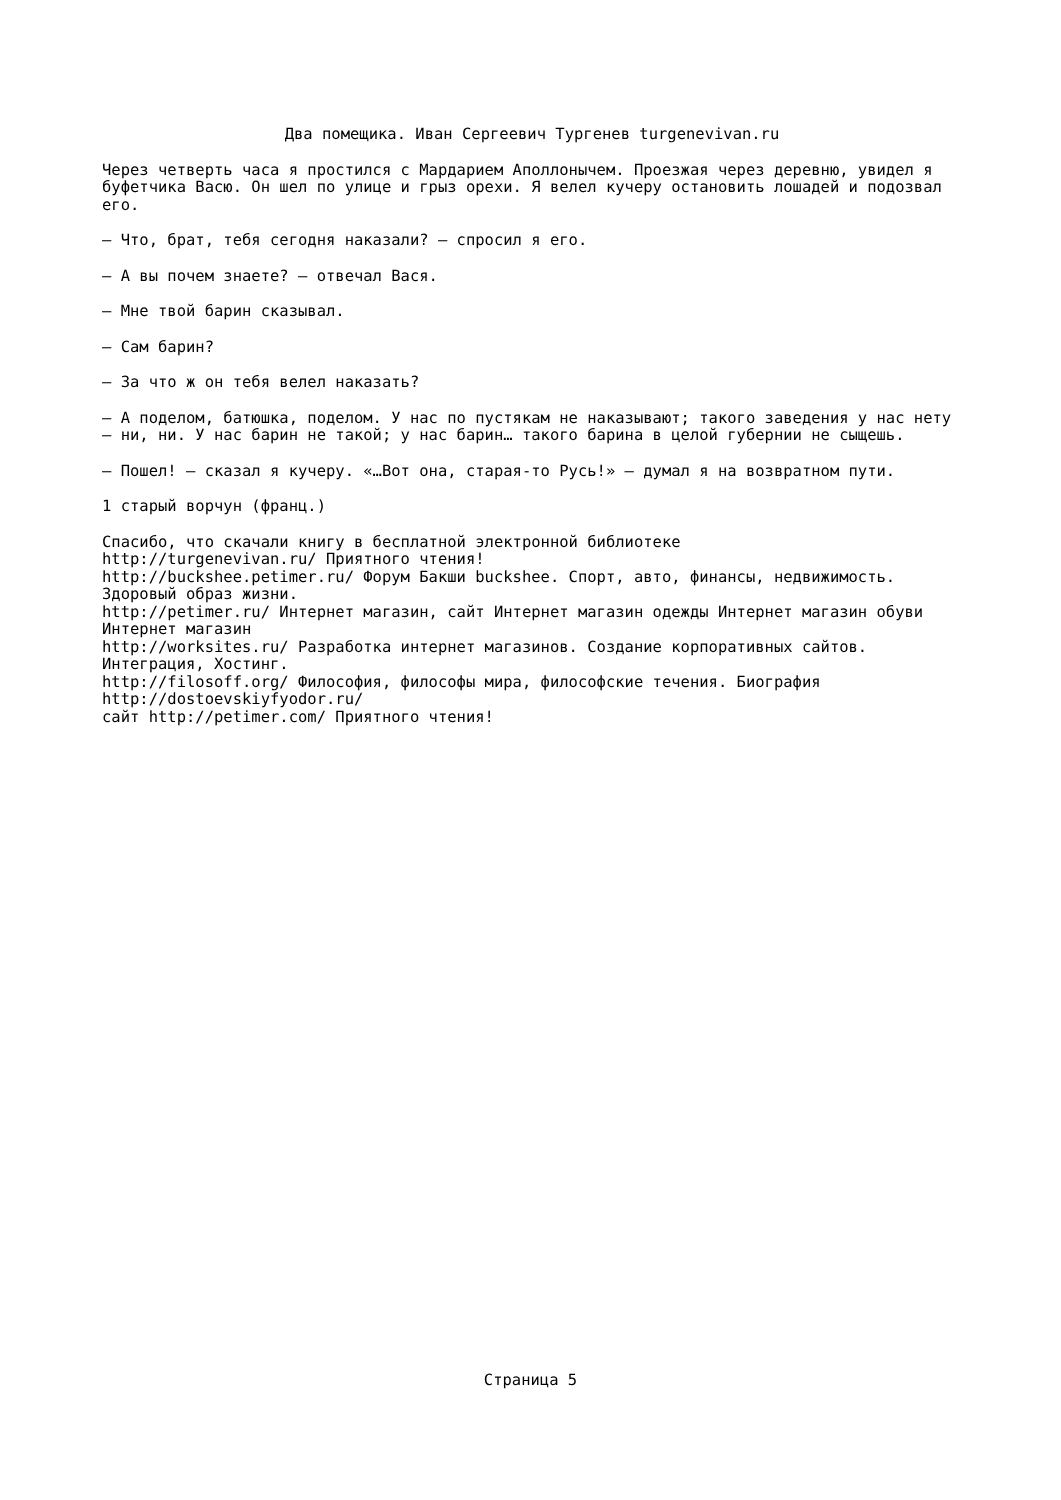Два помещика. Иван Сергеевич Тургенев turgenevivan.ru
Через четверть часа я простился с Мардарием Аполлонычем. Проезжая через деревню, увидел я буфетчика Васю. Он шел по улице и грыз орехи. Я велел кучеру остановить лошадей и подозвал его.
— Что, брат, тебя сегодня наказали? — спросил я его.
— А вы почем знаете? — отвечал Вася.
— Мне твой барин сказывал.
— Сам барин?
— За что ж он тебя велел наказать?
— А поделом, батюшка, поделом. У нас по пустякам не наказывают; такого заведения у нас нету — ни, ни. У нас барин не такой; у нас барин… такого барина в целой губернии не сыщешь.
— Пошел! — сказал я кучеру. «…Вот она, старая-то Русь!» — думал я на возвратном пути.
1 старый ворчун (франц.)
Спасибо, что скачали книгу в бесплатной электронной библиотеке
http://turgenevivan.ru/ Приятного чтения!
http://buckshee.petimer.ru/ Форум Бакши buckshee. Спорт, авто, финансы, недвижимость. Здоровый образ жизни.
http://petimer.ru/ Интернет магазин, сайт Интернет магазин одежды Интернет магазин обуви Интернет магазин
http://worksites.ru/ Разработка интернет магазинов. Создание корпоративных сайтов. Интеграция, Хостинг.
http://filosoff.org/ Философия, философы мира, философские течения. Биография http://dostoevskiyfyodor.ru/
сайт http://petimer.com/ Приятного чтения!
Страница 5